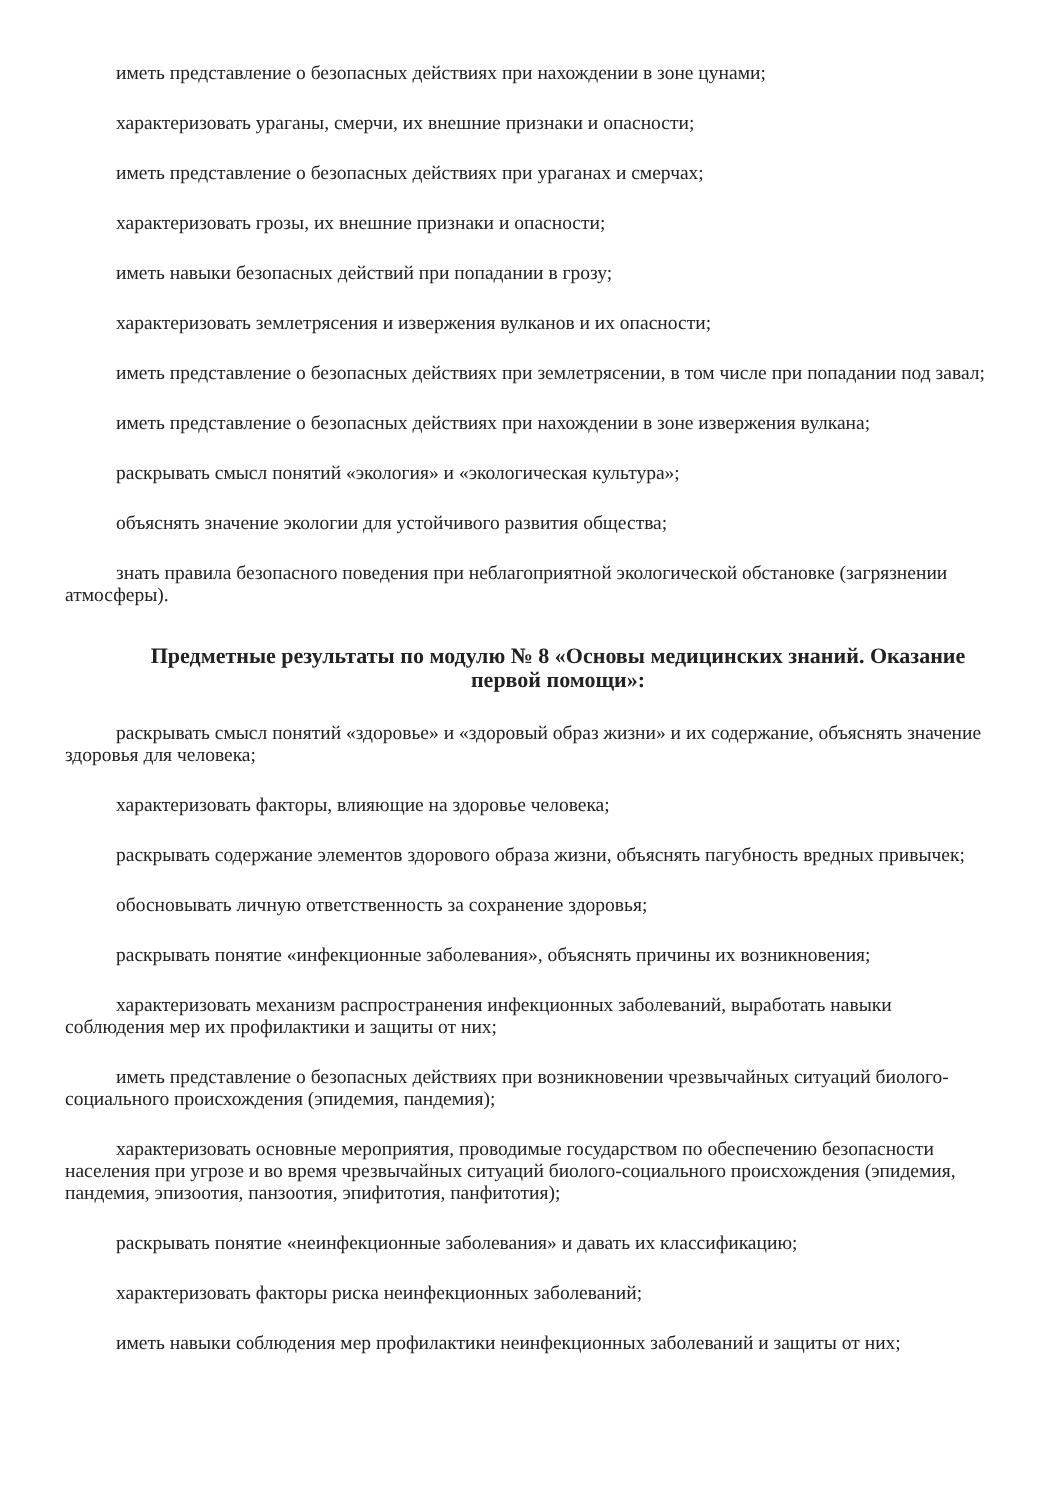иметь представление о безопасных действиях при нахождении в зоне цунами;
характеризовать ураганы, смерчи, их внешние признаки и опасности;
иметь представление о безопасных действиях при ураганах и смерчах;
характеризовать грозы, их внешние признаки и опасности;
иметь навыки безопасных действий при попадании в грозу;
характеризовать землетрясения и извержения вулканов и их опасности;
иметь представление о безопасных действиях при землетрясении, в том числе при попадании под завал;
иметь представление о безопасных действиях при нахождении в зоне извержения вулкана;
раскрывать смысл понятий «экология» и «экологическая культура»;
объяснять значение экологии для устойчивого развития общества;
знать правила безопасного поведения при неблагоприятной экологической обстановке (загрязнении атмосферы).
Предметные результаты по модулю № 8 «Основы медицинских знаний. Оказание первой помощи»:
раскрывать смысл понятий «здоровье» и «здоровый образ жизни» и их содержание, объяснять значение здоровья для человека;
характеризовать факторы, влияющие на здоровье человека;
раскрывать содержание элементов здорового образа жизни, объяснять пагубность вредных привычек;
обосновывать личную ответственность за сохранение здоровья;
раскрывать понятие «инфекционные заболевания», объяснять причины их возникновения;
характеризовать механизм распространения инфекционных заболеваний, выработать навыки соблюдения мер их профилактики и защиты от них;
иметь представление о безопасных действиях при возникновении чрезвычайных ситуаций биолого-социального происхождения (эпидемия, пандемия);
характеризовать основные мероприятия, проводимые государством по обеспечению безопасности населения при угрозе и во время чрезвычайных ситуаций биолого-социального происхождения (эпидемия, пандемия, эпизоотия, панзоотия, эпифитотия, панфитотия);
раскрывать понятие «неинфекционные заболевания» и давать их классификацию;
характеризовать факторы риска неинфекционных заболеваний;
иметь навыки соблюдения мер профилактики неинфекционных заболеваний и защиты от них;